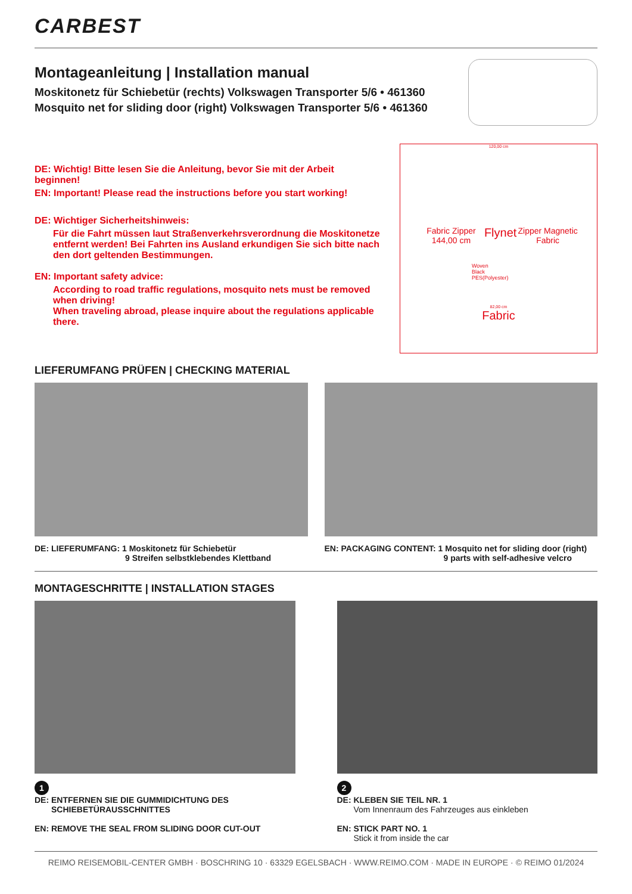CARBEST
Montageanleitung | Installation manual
Moskitonetz für Schiebetür (rechts) Volkswagen Transporter 5/6 • 461360
Mosquito net for sliding door (right) Volkswagen Transporter 5/6 • 461360
DE: Wichtig! Bitte lesen Sie die Anleitung, bevor Sie mit der Arbeit beginnen!
EN: Important! Please read the instructions before you start working!
DE: Wichtiger Sicherheitshinweis:
Für die Fahrt müssen laut Straßenverkehrsverordnung die Moskitonetze entfernt werden! Bei Fahrten ins Ausland erkundigen Sie sich bitte nach den dort geltenden Bestimmungen.
EN: Important safety advice:
According to road traffic regulations, mosquito nets must be removed when driving!
When traveling abroad, please inquire about the regulations applicable there.
120,00 cm
Fabric Zipper 144,00 cm Flynet Zipper Magnetic Fabric
Woven
Black
PES(Polyester)
82,00 cm
Fabric
LIEFERUMFANG PRÜFEN | CHECKING MATERIAL
DE: LIEFERUMFANG: 1 Moskitonetz für Schiebetür
9 Streifen selbstklebendes Klettband
EN: PACKAGING CONTENT: 1 Mosquito net for sliding door (right)
9 parts with self-adhesive velcro
MONTAGESCHRITTE | INSTALLATION STAGES
1
DE: ENTFERNEN SIE DIE GUMMIDICHTUNG DES
SCHIEBETÜRAUSSCHNITTES
EN: REMOVE THE SEAL FROM SLIDING DOOR CUT-OUT
2
DE: KLEBEN SIE TEIL NR. 1
Vom Innenraum des Fahrzeuges aus einkleben
EN: STICK PART NO. 1
Stick it from inside the car
REIMO REISEMOBIL-CENTER GMBH · BOSCHRING 10 · 63329 EGELSBACH · WWW.REIMO.COM · MADE IN EUROPE · © REIMO 01/2024